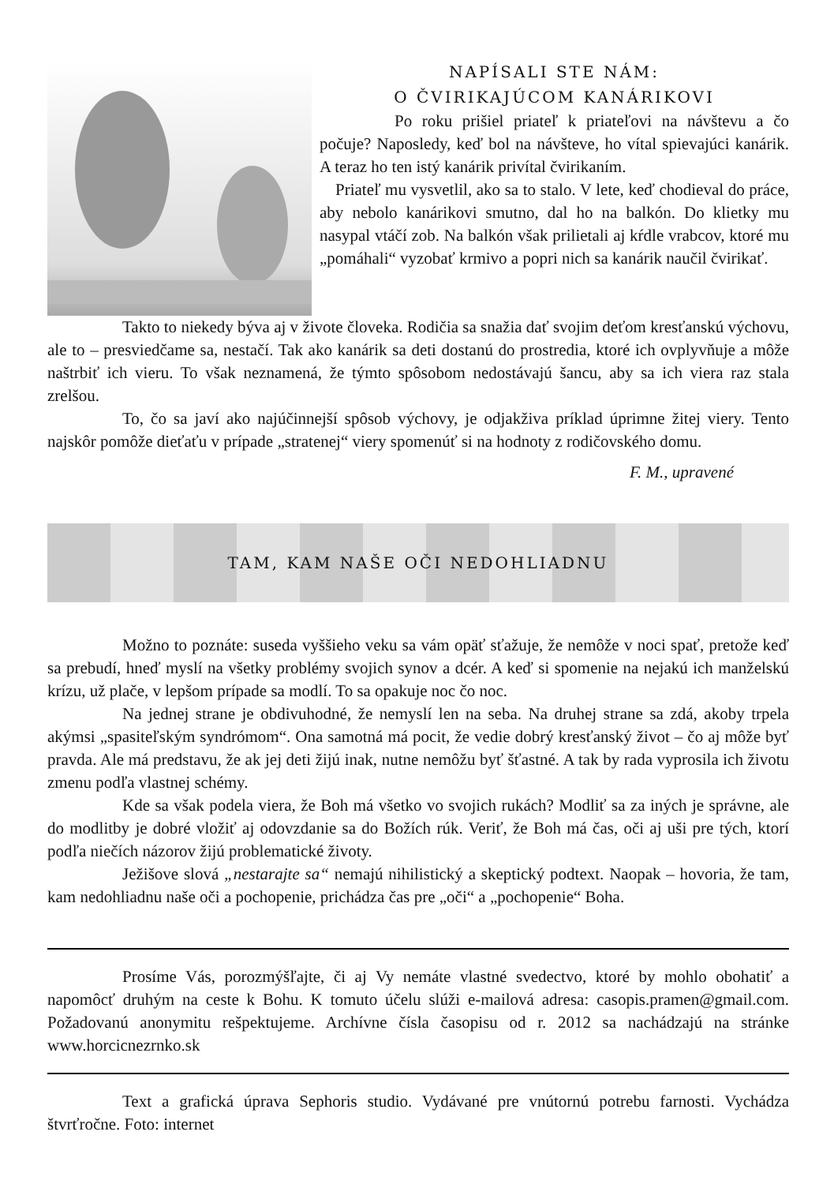NAPÍSALI STE NÁM:
O ČVIRIKAJÚCOM KANÁRIKOVI
Po roku prišiel priateľ k priateľovi na návštevu a čo počuje? Naposledy, keď bol na návšteve, ho vítal spievajúci kanárik. A teraz ho ten istý kanárik privítal čvirikaním.
Priateľ mu vysvetlil, ako sa to stalo. V lete, keď chodieval do práce, aby nebolo kanárikovi smutno, dal ho na balkón. Do klietky mu nasypal vtáčí zob. Na balkón však prilietali aj kŕdle vrabcov, ktoré mu „pomáhali“ vyzobať krmivo a popri nich sa kanárik naučil čvirikať.
Takto to niekedy býva aj v živote človeka. Rodičia sa snažia dať svojim deťom kresťanskú výchovu, ale to – presviedčame sa, nestačí. Tak ako kanárik sa deti dostanú do prostredia, ktoré ich ovplyvňuje a môže naštrbiť ich vieru. To však neznamená, že týmto spôsobom nedostávajú šancu, aby sa ich viera raz stala zrelšou.
To, čo sa javí ako najúčinnejší spôsob výchovy, je odjakživa príklad úprimne žitej viery. Tento najskôr pomôže dieťaťu v prípade „stratenej“ viery spomenúť si na hodnoty z rodičovského domu.
F. M., upravené
TAM, KAM NAŠE OČI NEDOHLIADNU
Možno to poznáte: suseda vyššieho veku sa vám opäť sťažuje, že nemôže v noci spať, pretože keď sa prebudí, hneď myslí na všetky problémy svojich synov a dcér. A keď si spomenie na nejakú ich manželskú krízu, už plače, v lepšom prípade sa modlí. To sa opakuje noc čo noc.
Na jednej strane je obdivuhodné, že nemyslí len na seba. Na druhej strane sa zdá, akoby trpela akýmsi „spasiteľským syndrómom“. Ona samotná má pocit, že vedie dobrý kresťanský život – čo aj môže byť pravda. Ale má predstavu, že ak jej deti žijú inak, nutne nemôžu byť šťastné. A tak by rada vyprosila ich životu zmenu podľa vlastnej schémy.
Kde sa však podela viera, že Boh má všetko vo svojich rukách? Modliť sa za iných je správne, ale do modlitby je dobré vložiť aj odovzdanie sa do Božích rúk. Veriť, že Boh má čas, oči aj uši pre tých, ktorí podľa niečích názorov žijú problematické životy.
Ježišove slová „nestarajte sa“ nemajú nihilistický a skeptický podtext. Naopak – hovoria, že tam, kam nedohliadnu naše oči a pochopenie, prichádza čas pre „oči“ a „pochopenie“ Boha.
Prosíme Vás, porozmýšľajte, či aj Vy nemáte vlastné svedectvo, ktoré by mohlo obohatiť a napomôcť druhým na ceste k Bohu. K tomuto účelu slúži e-mailová adresa: casopis.pramen@gmail.com. Požadovanú anonymitu rešpektujeme. Archívne čísla časopisu od r. 2012 sa nachádzajú na stránke www.horcicnezrnko.sk
Text a grafická úprava Sephoris studio. Vydávané pre vnútornú potrebu farnosti. Vychádza štvrťročne. Foto: internet